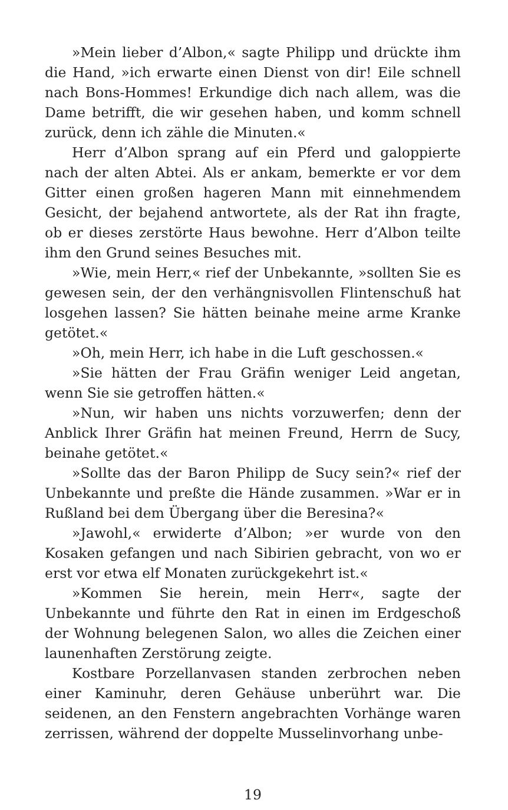»Mein lieber d’Albon,« sagte Philipp und drückte ihm die Hand, »ich erwarte einen Dienst von dir! Eile schnell nach Bons-Hommes! Erkundige dich nach allem, was die Dame betrifft, die wir gesehen haben, und komm schnell zurück, denn ich zähle die Minuten.«
Herr d’Albon sprang auf ein Pferd und galoppierte nach der alten Abtei. Als er ankam, bemerkte er vor dem Gitter einen großen hageren Mann mit einnehmendem Gesicht, der bejahend antwortete, als der Rat ihn fragte, ob er dieses zerstörte Haus bewohne. Herr d’Albon teilte ihm den Grund seines Besuches mit.
»Wie, mein Herr,« rief der Unbekannte, »sollten Sie es gewesen sein, der den verhängnisvollen Flintenschuß hat losgehen lassen? Sie hätten beinahe meine arme Kranke getötet.«
»Oh, mein Herr, ich habe in die Luft geschossen.«
»Sie hätten der Frau Gräfin weniger Leid angetan, wenn Sie sie getroffen hätten.«
»Nun, wir haben uns nichts vorzuwerfen; denn der Anblick Ihrer Gräfin hat meinen Freund, Herrn de Sucy, beinahe getötet.«
»Sollte das der Baron Philipp de Sucy sein?« rief der Unbekannte und preßte die Hände zusammen. »War er in Rußland bei dem Übergang über die Beresina?«
»Jawohl,« erwiderte d’Albon; »er wurde von den Kosaken gefangen und nach Sibirien gebracht, von wo er erst vor etwa elf Monaten zurückgekehrt ist.«
»Kommen Sie herein, mein Herr«, sagte der Unbekannte und führte den Rat in einen im Erdgeschoß der Wohnung belegenen Salon, wo alles die Zeichen einer launenhaften Zerstörung zeigte.
Kostbare Porzellanvasen standen zerbrochen neben einer Kaminuhr, deren Gehäuse unberührt war. Die seidenen, an den Fenstern angebrachten Vorhänge waren zerrissen, während der doppelte Musselinvorhang unbe-
19